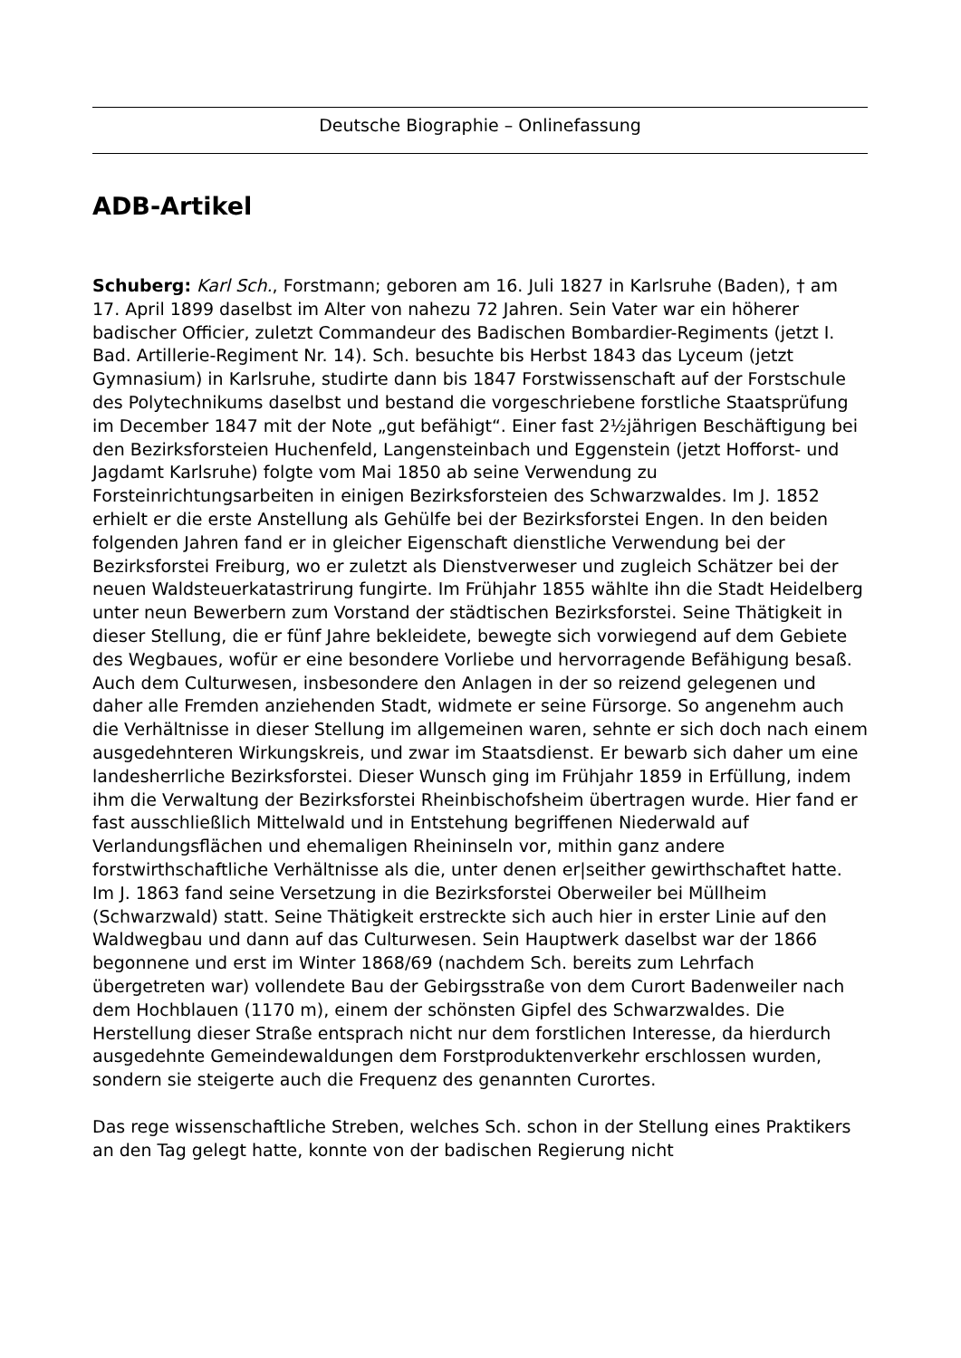Deutsche Biographie – Onlinefassung
ADB-Artikel
Schuberg: Karl Sch., Forstmann; geboren am 16. Juli 1827 in Karlsruhe (Baden), † am 17. April 1899 daselbst im Alter von nahezu 72 Jahren. Sein Vater war ein höherer badischer Officier, zuletzt Commandeur des Badischen Bombardier-Regiments (jetzt I. Bad. Artillerie-Regiment Nr. 14). Sch. besuchte bis Herbst 1843 das Lyceum (jetzt Gymnasium) in Karlsruhe, studirte dann bis 1847 Forstwissenschaft auf der Forstschule des Polytechnikums daselbst und bestand die vorgeschriebene forstliche Staatsprüfung im December 1847 mit der Note „gut befähigt“. Einer fast 2½jährigen Beschäftigung bei den Bezirksforsteien Huchenfeld, Langensteinbach und Eggenstein (jetzt Hofforst- und Jagdamt Karlsruhe) folgte vom Mai 1850 ab seine Verwendung zu Forsteinrichtungsarbeiten in einigen Bezirksforsteien des Schwarzwaldes. Im J. 1852 erhielt er die erste Anstellung als Gehülfe bei der Bezirksforstei Engen. In den beiden folgenden Jahren fand er in gleicher Eigenschaft dienstliche Verwendung bei der Bezirksforstei Freiburg, wo er zuletzt als Dienstverweser und zugleich Schätzer bei der neuen Waldsteuerkatastrirung fungirte. Im Frühjahr 1855 wählte ihn die Stadt Heidelberg unter neun Bewerbern zum Vorstand der städtischen Bezirksforstei. Seine Thätigkeit in dieser Stellung, die er fünf Jahre bekleidete, bewegte sich vorwiegend auf dem Gebiete des Wegbaues, wofür er eine besondere Vorliebe und hervorragende Befähigung besaß. Auch dem Culturwesen, insbesondere den Anlagen in der so reizend gelegenen und daher alle Fremden anziehenden Stadt, widmete er seine Fürsorge. So angenehm auch die Verhältnisse in dieser Stellung im allgemeinen waren, sehnte er sich doch nach einem ausgedehnteren Wirkungskreis, und zwar im Staatsdienst. Er bewarb sich daher um eine landesherrliche Bezirksforstei. Dieser Wunsch ging im Frühjahr 1859 in Erfüllung, indem ihm die Verwaltung der Bezirksforstei Rheinbischofsheim übertragen wurde. Hier fand er fast ausschließlich Mittelwald und in Entstehung begriffenen Niederwald auf Verlandungsflächen und ehemaligen Rheininseln vor, mithin ganz andere forstwirthschaftliche Verhältnisse als die, unter denen er|seither gewirthschaftet hatte. Im J. 1863 fand seine Versetzung in die Bezirksforstei Oberweiler bei Müllheim (Schwarzwald) statt. Seine Thätigkeit erstreckte sich auch hier in erster Linie auf den Waldwegbau und dann auf das Culturwesen. Sein Hauptwerk daselbst war der 1866 begonnene und erst im Winter 1868/69 (nachdem Sch. bereits zum Lehrfach übergetreten war) vollendete Bau der Gebirgsstraße von dem Curort Badenweiler nach dem Hochblauen (1170 m), einem der schönsten Gipfel des Schwarzwaldes. Die Herstellung dieser Straße entsprach nicht nur dem forstlichen Interesse, da hierdurch ausgedehnte Gemeindewaldungen dem Forstproduktenverkehr erschlossen wurden, sondern sie steigerte auch die Frequenz des genannten Curortes.
Das rege wissenschaftliche Streben, welches Sch. schon in der Stellung eines Praktikers an den Tag gelegt hatte, konnte von der badischen Regierung nicht